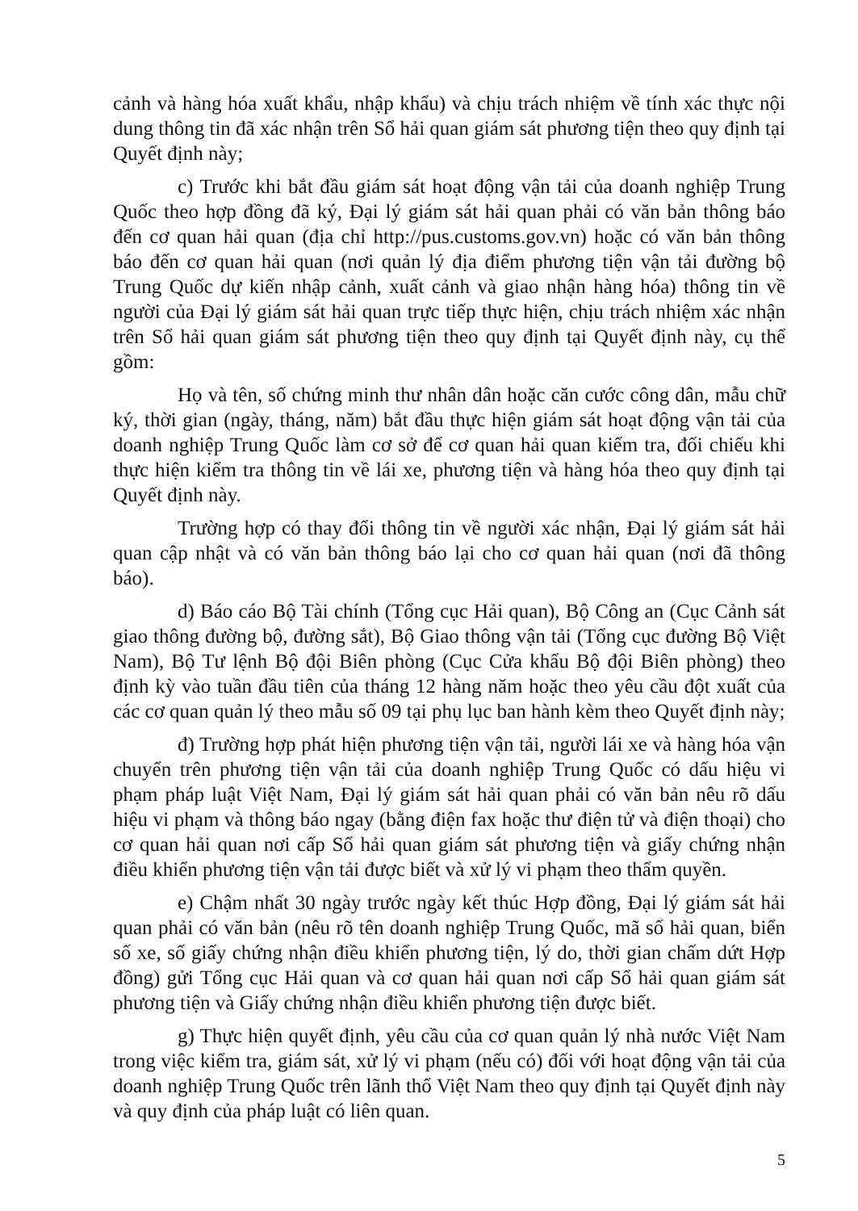cảnh và hàng hóa xuất khẩu, nhập khẩu) và chịu trách nhiệm về tính xác thực nội dung thông tin đã xác nhận trên Sổ hải quan giám sát phương tiện theo quy định tại Quyết định này;
c) Trước khi bắt đầu giám sát hoạt động vận tải của doanh nghiệp Trung Quốc theo hợp đồng đã ký, Đại lý giám sát hải quan phải có văn bản thông báo đến cơ quan hải quan (địa chỉ http://pus.customs.gov.vn) hoặc có văn bản thông báo đến cơ quan hải quan (nơi quản lý địa điểm phương tiện vận tải đường bộ Trung Quốc dự kiến nhập cảnh, xuất cảnh và giao nhận hàng hóa) thông tin về người của Đại lý giám sát hải quan trực tiếp thực hiện, chịu trách nhiệm xác nhận trên Sổ hải quan giám sát phương tiện theo quy định tại Quyết định này, cụ thể gồm:
Họ và tên, số chứng minh thư nhân dân hoặc căn cước công dân, mẫu chữ ký, thời gian (ngày, tháng, năm) bắt đầu thực hiện giám sát hoạt động vận tải của doanh nghiệp Trung Quốc làm cơ sở để cơ quan hải quan kiểm tra, đối chiếu khi thực hiện kiểm tra thông tin về lái xe, phương tiện và hàng hóa theo quy định tại Quyết định này.
Trường hợp có thay đổi thông tin về người xác nhận, Đại lý giám sát hải quan cập nhật và có văn bản thông báo lại cho cơ quan hải quan (nơi đã thông báo).
d) Báo cáo Bộ Tài chính (Tổng cục Hải quan), Bộ Công an (Cục Cảnh sát giao thông đường bộ, đường sắt), Bộ Giao thông vận tải (Tổng cục đường Bộ Việt Nam), Bộ Tư lệnh Bộ đội Biên phòng (Cục Cửa khẩu Bộ đội Biên phòng) theo định kỳ vào tuần đầu tiên của tháng 12 hàng năm hoặc theo yêu cầu đột xuất của các cơ quan quản lý theo mẫu số 09 tại phụ lục ban hành kèm theo Quyết định này;
đ) Trường hợp phát hiện phương tiện vận tải, người lái xe và hàng hóa vận chuyển trên phương tiện vận tải của doanh nghiệp Trung Quốc có dấu hiệu vi phạm pháp luật Việt Nam, Đại lý giám sát hải quan phải có văn bản nêu rõ dấu hiệu vi phạm và thông báo ngay (bằng điện fax hoặc thư điện tử và điện thoại) cho cơ quan hải quan nơi cấp Sổ hải quan giám sát phương tiện và giấy chứng nhận điều khiển phương tiện vận tải được biết và xử lý vi phạm theo thẩm quyền.
e) Chậm nhất 30 ngày trước ngày kết thúc Hợp đồng, Đại lý giám sát hải quan phải có văn bản (nêu rõ tên doanh nghiệp Trung Quốc, mã số hải quan, biển số xe, số giấy chứng nhận điều khiển phương tiện, lý do, thời gian chấm dứt Hợp đồng) gửi Tổng cục Hải quan và cơ quan hải quan nơi cấp Sổ hải quan giám sát phương tiện và Giấy chứng nhận điều khiển phương tiện được biết.
g) Thực hiện quyết định, yêu cầu của cơ quan quản lý nhà nước Việt Nam trong việc kiểm tra, giám sát, xử lý vi phạm (nếu có) đối với hoạt động vận tải của doanh nghiệp Trung Quốc trên lãnh thổ Việt Nam theo quy định tại Quyết định này và quy định của pháp luật có liên quan.
5